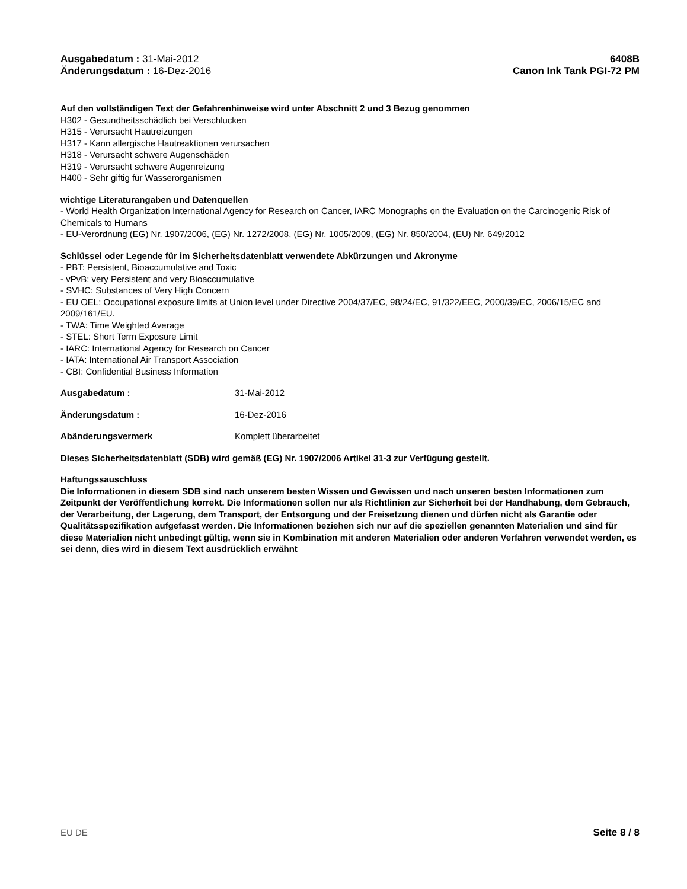Ausgabedatum : 31-Mai-2012
Änderungsdatum : 16-Dez-2016
6408B
Canon Ink Tank PGI-72 PM
Auf den vollständigen Text der Gefahrenhinweise wird unter Abschnitt 2 und 3 Bezug genommen
H302 - Gesundheitsschädlich bei Verschlucken
H315 - Verursacht Hautreizungen
H317 - Kann allergische Hautreaktionen verursachen
H318 - Verursacht schwere Augenschäden
H319 - Verursacht schwere Augenreizung
H400 - Sehr giftig für Wasserorganismen
wichtige Literaturangaben und Datenquellen
- World Health Organization International Agency for Research on Cancer, IARC Monographs on the Evaluation on the Carcinogenic Risk of Chemicals to Humans
- EU-Verordnung (EG) Nr. 1907/2006, (EG) Nr. 1272/2008, (EG) Nr. 1005/2009, (EG) Nr. 850/2004, (EU) Nr. 649/2012
Schlüssel oder Legende für im Sicherheitsdatenblatt verwendete Abkürzungen und Akronyme
- PBT: Persistent, Bioaccumulative and Toxic
- vPvB: very Persistent and very Bioaccumulative
- SVHC: Substances of Very High Concern
- EU OEL: Occupational exposure limits at Union level under Directive 2004/37/EC, 98/24/EC, 91/322/EEC, 2000/39/EC, 2006/15/EC and 2009/161/EU.
- TWA: Time Weighted Average
- STEL: Short Term Exposure Limit
- IARC: International Agency for Research on Cancer
- IATA: International Air Transport Association
- CBI: Confidential Business Information
Ausgabedatum : 31-Mai-2012
Änderungsdatum : 16-Dez-2016
Abänderungsvermerk Komplett überarbeitet
Dieses Sicherheitsdatenblatt (SDB) wird gemäß (EG) Nr. 1907/2006 Artikel 31-3 zur Verfügung gestellt.
Haftungssauschluss
Die Informationen in diesem SDB sind nach unserem besten Wissen und Gewissen und nach unseren besten Informationen zum Zeitpunkt der Veröffentlichung korrekt. Die Informationen sollen nur als Richtlinien zur Sicherheit bei der Handhabung, dem Gebrauch, der Verarbeitung, der Lagerung, dem Transport, der Entsorgung und der Freisetzung dienen und dürfen nicht als Garantie oder Qualitätsspezifikation aufgefasst werden. Die Informationen beziehen sich nur auf die speziellen genannten Materialien und sind für diese Materialien nicht unbedingt gültig, wenn sie in Kombination mit anderen Materialien oder anderen Verfahren verwendet werden, es sei denn, dies wird in diesem Text ausdrücklich erwähnt
EU DE Seite 8 / 8